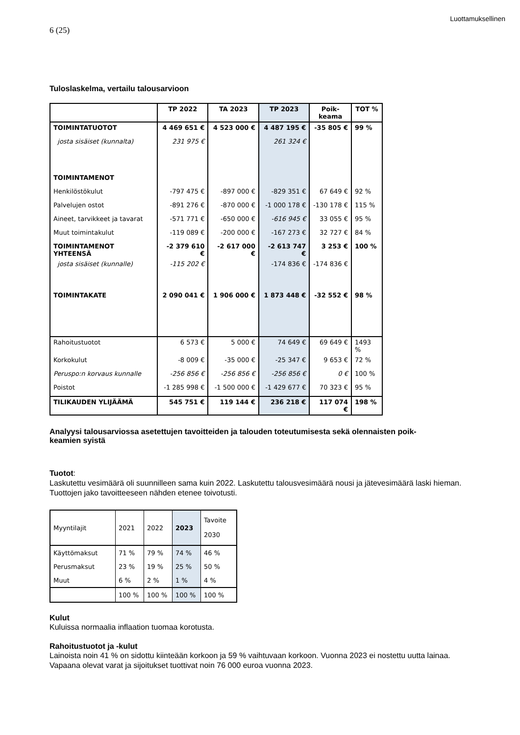Luottamuksellinen
6 (25)
Tuloslaskelma, vertailu talousarvioon
| | TP 2022 | TA 2023 | TP 2023 | Poik- keama | TOT % |
| --- | --- | --- | --- | --- | --- |
| TOIMINTATUOTOT | 4 469 651 € | 4 523 000 € | 4 487 195 € | -35 805 € | 99 % |
| josta sisäiset (kunnalta) | 231 975 € | | 261 324 € | | |
| TOIMINTAMENOT | | | | | |
| Henkilöstökulut | -797 475 € | -897 000 € | -829 351 € | 67 649 € | 92 % |
| Palvelujen ostot | -891 276 € | -870 000 € | -1 000 178 € | -130 178 € | 115 % |
| Aineet, tarvikkeet ja tavarat | -571 771 € | -650 000 € | -616 945 € | 33 055 € | 95 % |
| Muut toimintakulut | -119 089 € | -200 000 € | -167 273 € | 32 727 € | 84 % |
| TOIMINTAMENOT YHTEENSÄ | -2 379 610 € | -2 617 000 € | -2 613 747 € | 3 253 € | 100 % |
| josta sisäiset (kunnalle) | -115 202 € | | -174 836 € | -174 836 € | |
| TOIMINTAKATE | 2 090 041 € | 1 906 000 € | 1 873 448 € | -32 552 € | 98 % |
| Rahoitustuotot | 6 573 € | 5 000 € | 74 649 € | 69 649 € | 1493 % |
| Korkokulut | -8 009 € | -35 000 € | -25 347 € | 9 653 € | 72 % |
| Peruspo:n korvaus kunnalle | -256 856 € | -256 856 € | -256 856 € | 0 € | 100 % |
| Poistot | -1 285 998 € | -1 500 000 € | -1 429 677 € | 70 323 € | 95 % |
| TILIKAUDEN YLIJÄÄMÄ | 545 751 € | 119 144 € | 236 218 € | 117 074 € | 198 % |
Analyysi talousarviossa asetettujen tavoitteiden ja talouden toteutumisesta sekä olennaisten poik-
keamien syistä
Tuotot:
Laskutettu vesimäärä oli suunnilleen sama kuin 2022. Laskutettu talousvesimäärä nousi ja jätevesimäärä laski hieman. Tuottojen jako tavoitteeseen nähden etenee toivotusti.
| Myyntilajit | 2021 | 2022 | 2023 | Tavoite 2030 |
| Käyttömaksut | 71 % | 79 % | 74 % | 46 % |
| Perusmaksut | 23 % | 19 % | 25 % | 50 % |
| Muut | 6 % | 2 % | 1 % | 4 % |
| | 100 % | 100 % | 100 % | 100 % |
Kulut
Kuluissa normaalia inflaation tuomaa korotusta.
Rahoitustuotot ja -kulut
Lainoista noin 41 % on sidottu kiinteään korkoon ja 59 % vaihtuvaan korkoon. Vuonna 2023 ei nostettu uutta lainaa. Vapaana olevat varat ja sijoitukset tuottivat noin 76 000 euroa vuonna 2023.